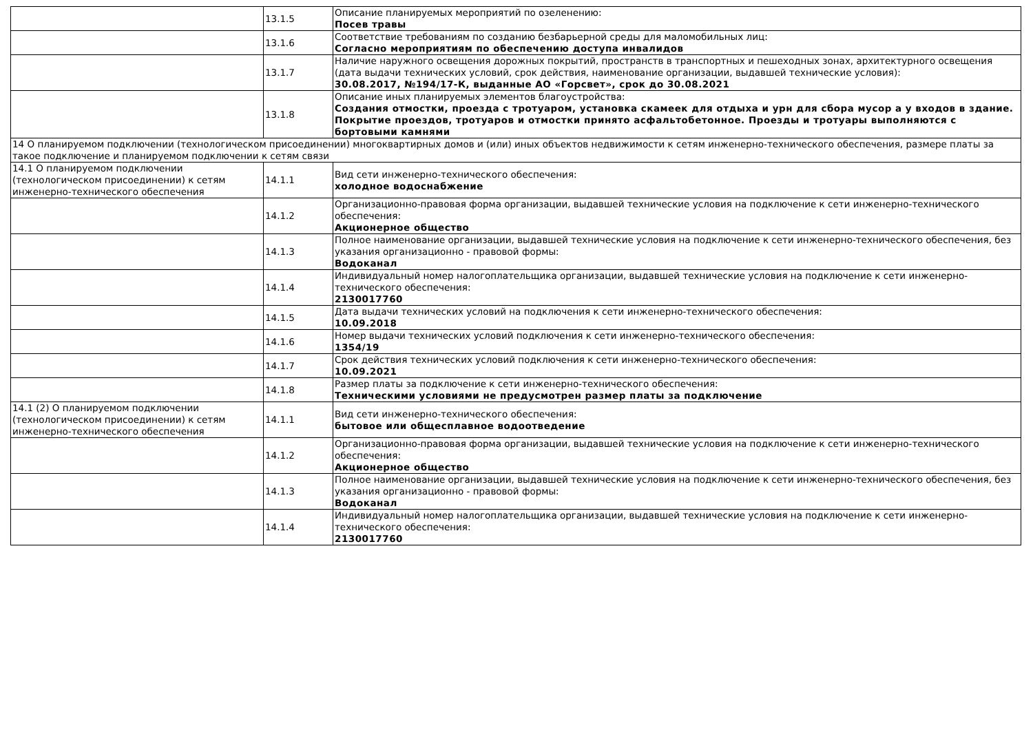| | 13.1.5 | Описание планируемых мероприятий по озеленению: Посев травы |
| | 13.1.6 | Соответствие требованиям по созданию безбарьерной среды для маломобильных лиц: Согласно мероприятиям по обеспечению доступа инвалидов |
| | 13.1.7 | Наличие наружного освещения дорожных покрытий, пространств в транспортных и пешеходных зонах, архитектурного освещения (дата выдачи технических условий, срок действия, наименование организации, выдавшей технические условия): 30.08.2017, №194/17-К, выданные АО «Горсвет», срок до 30.08.2021 |
| | 13.1.8 | Описание иных планируемых элементов благоустройства: Создания отмостки, проезда с тротуаром, установка скамеек для отдыха и урн для сбора мусор а у входов в здание. Покрытие проездов, тротуаров и отмостки принято асфальтобетонное. Проезды и тротуары выполняются с бортовыми камнями |
| 14 О планируемом подключении (технологическом присоединении) многоквартирных домов и (или) иных объектов недвижимости к сетям инженерно-технического обеспечения, размере платы за такое подключение и планируемом подключении к сетям связи | | |
| 14.1 О планируемом подключении (технологическом присоединении) к сетям инженерно-технического обеспечения | 14.1.1 | Вид сети инженерно-технического обеспечения: холодное водоснабжение |
| | 14.1.2 | Организационно-правовая форма организации, выдавшей технические условия на подключение к сети инженерно-технического обеспечения: Акционерное общество |
| | 14.1.3 | Полное наименование организации, выдавшей технические условия на подключение к сети инженерно-технического обеспечения, без указания организационно - правовой формы: Водоканал |
| | 14.1.4 | Индивидуальный номер налогоплательщика организации, выдавшей технические условия на подключение к сети инженерно-технического обеспечения: 2130017760 |
| | 14.1.5 | Дата выдачи технических условий на подключения к сети инженерно-технического обеспечения: 10.09.2018 |
| | 14.1.6 | Номер выдачи технических условий подключения к сети инженерно-технического обеспечения: 1354/19 |
| | 14.1.7 | Срок действия технических условий подключения к сети инженерно-технического обеспечения: 10.09.2021 |
| | 14.1.8 | Размер платы за подключение к сети инженерно-технического обеспечения: Техническими условиями не предусмотрен размер платы за подключение |
| 14.1 (2) О планируемом подключении (технологическом присоединении) к сетям инженерно-технического обеспечения | 14.1.1 | Вид сети инженерно-технического обеспечения: бытовое или общесплавное водоотведение |
| | 14.1.2 | Организационно-правовая форма организации, выдавшей технические условия на подключение к сети инженерно-технического обеспечения: Акционерное общество |
| | 14.1.3 | Полное наименование организации, выдавшей технические условия на подключение к сети инженерно-технического обеспечения, без указания организационно - правовой формы: Водоканал |
| | 14.1.4 | Индивидуальный номер налогоплательщика организации, выдавшей технические условия на подключение к сети инженерно-технического обеспечения: 2130017760 |